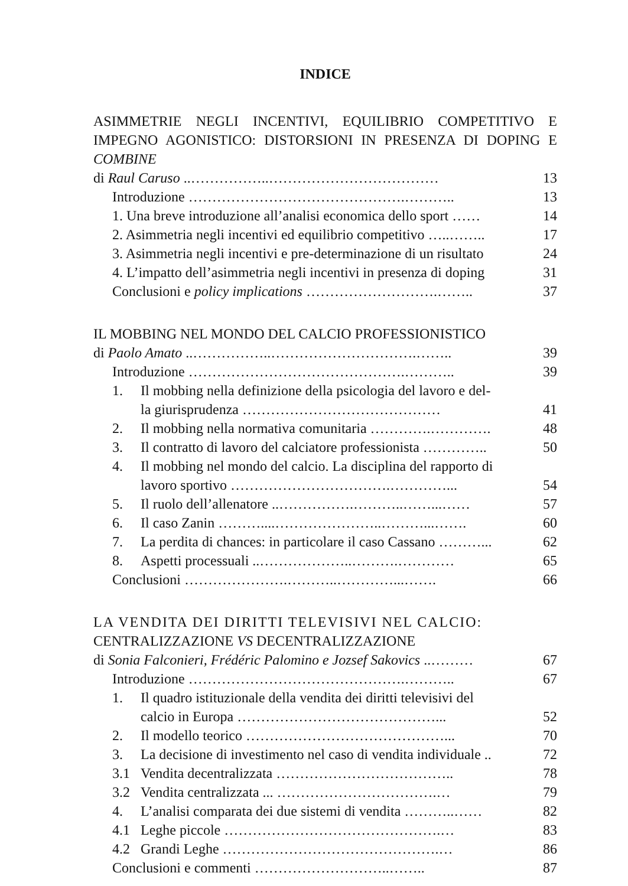INDICE
ASIMMETRIE NEGLI INCENTIVI, EQUILIBRIO COMPETITIVO E IMPEGNO AGONISTICO: DISTORSIONI IN PRESENZA DI DOPING E COMBINE
di Raul Caruso ..……………..……………………………… 13
Introduzione ……………………………………….……….. 13
1. Una breve introduzione all’analisi economica dello sport …… 14
2. Asimmetria negli incentivi ed equilibrio competitivo …..…….. 17
3. Asimmetria negli incentivi e pre-determinazione di un risultato 24
4. L’impatto dell’asimmetria negli incentivi in presenza di doping 31
Conclusioni e policy implications ……………………….…….. 37
IL MOBBING NEL MONDO DEL CALCIO PROFESSIONISTICO
di Paolo Amato ..……………..………………………….…….. 39
Introduzione ……………………………………….……….. 39
1. Il mobbing nella definizione della psicologia del lavoro e del-
la giurisprudenza …………………………………… 41
2. Il mobbing nella normativa comunitaria ………….…………. 48
3. Il contratto di lavoro del calciatore professionista ………….. 50
4. Il mobbing nel mondo del calcio. La disciplina del rapporto di
lavoro sportivo …………………………….…………... 54
5. Il ruolo dell’allenatore ..…………….………..……...…… 57
6. Il caso Zanin ………....…………………..………...……. 60
7. La perdita di chances: in particolare il caso Cassano ………... 62
8. Aspetti processuali ..………………..……….………… 65
Conclusioni ………………….………..…………...……. 66
LA VENDITA DEI DIRITTI TELEVISIVI NEL CALCIO:
CENTRALIZZAZIONE VS DECENTRALIZZAZIONE
di Sonia Falconieri, Frédéric Palomino e Jozsef Sakovics ..……… 67
Introduzione ……………………………………….……….. 67
1. Il quadro istituzionale della vendita dei diritti televisivi del
calcio in Europa ……………………………………... 52
2. Il modello teorico ……………………………………... 70
3. La decisione di investimento nel caso di vendita individuale .. 72
3.1 Vendita decentralizzata ……………………………….. 78
3.2 Vendita centralizzata ... …………………………….… 79
4. L’analisi comparata dei due sistemi di vendita ………..…… 82
4.1 Leghe piccole ……………………………………….… 83
4.2 Grandi Leghe ……………………………………….… 86
Conclusioni e commenti ………………………..…….. 87